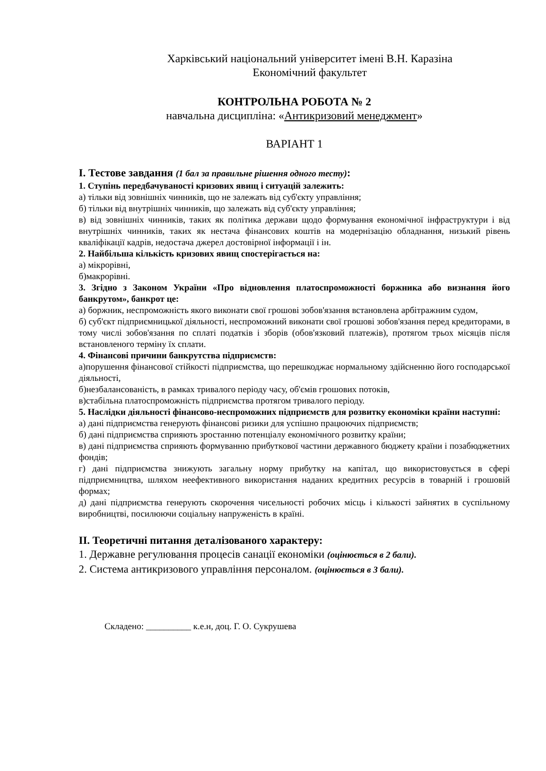Харківський національний університет імені В.Н. Каразіна
Економічний факультет
КОНТРОЛЬНА РОБОТА № 2
навчальна дисципліна: «Антикризовий менеджмент»
ВАРІАНТ 1
I. Тестове завдання (1 бал за правильне рішення одного тесту):
1. Ступінь передбачуваності кризових явищ і ситуацій залежить:
а) тільки від зовнішніх чинників, що не залежать від суб'єкту управління;
б) тільки від внутрішніх чинників, що залежать від суб'єкту управління;
в) від зовнішніх чинників, таких як політика держави щодо формування економічної інфраструктури і від внутрішніх чинників, таких як нестача фінансових коштів на модернізацію обладнання, низький рівень кваліфікації кадрів, недостача джерел достовірної інформації і ін.
2. Найбільша кількість кризових явищ спостерігається на:
а) мікрорівні,
б)макрорівні.
3. Згідно з Законом України «Про відновлення платоспроможності боржника або визнання його банкрутом», банкрот це:
а) боржник, неспроможність якого виконати свої грошові зобов'язання встановлена арбітражним судом,
б) суб'єкт підприємницької діяльності, неспроможний виконати свої грошові зобов'язання перед кредиторами, в тому числі зобов'язання по сплаті податків і зборів (обов'язковий платежів), протягом трьох місяців після встановленого терміну їх сплати.
4. Фінансові причини банкрутства підприємств:
а)порушення фінансової стійкості підприємства, що перешкоджає нормальному здійсненню його господарської діяльності,
б)незбалансованість, в рамках тривалого періоду часу, об'ємів грошових потоків,
в)стабільна платоспроможність підприємства протягом тривалого періоду.
5. Наслідки діяльності фінансово-неспроможних підприємств для розвитку економіки країни наступні:
а) дані підприємства генерують фінансові ризики для успішно працюючих підприємств;
б) дані підприємства сприяють зростанню потенціалу економічного розвитку країни;
в) дані підприємства сприяють формуванню прибуткової частини державного бюджету країни і позабюджетних фондів;
г) дані підприємства знижують загальну норму прибутку на капітал, що використовується в сфері підприємництва, шляхом неефективного використання наданих кредитних ресурсів в товарній і грошовій формах;
д) дані підприємства генерують скорочення чисельності робочих місць і кількості зайнятих в суспільному виробництві, посилюючи соціальну напруженість в країні.
II. Теоретичні питання деталізованого характеру:
1. Державне регулювання процесів санації економіки (оцінюється в 2 бали).
2. Система антикризового управління персоналом. (оцінюється в 3 бали).
Складено: __________ к.е.н, доц. Г. О. Сукрушева